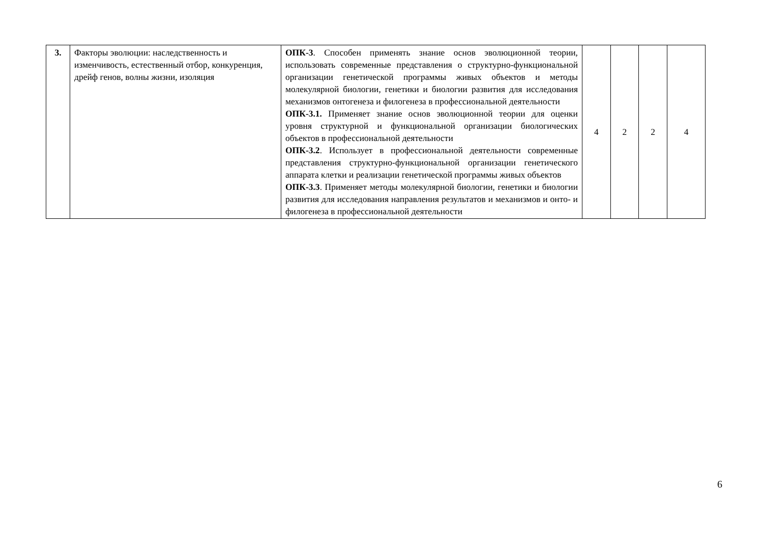| 3. | Факторы эволюции: наследственность и изменчивость, естественный отбор, конкуренция, дрейф генов, волны жизни, изоляция | ОПК-3 . Способен применять знание основ эволюционной теории, использовать современные представления о структурно-функциональной организации генетической программы живых объектов и методы молекулярной биологии, генетики и биологии развития для исследования механизмов онтогенеза и филогенеза в профессиональной деятельности ОПК-3.1. Применяет знание основ эволюционной теории для оценки уровня структурной и функциональной организации биологических объектов в профессиональной деятельности ОПК-3.2 . Использует в профессиональной деятельности современные представления структурно-функциональной организации генетического аппарата клетки и реализации генетической программы живых объектов ОПК-3.3 . Применяет методы молекулярной биологии, генетики и биологии развития для исследования направления результатов и механизмов и онто- и филогенеза в профессиональной деятельности | 4 | 2 | 2 | 4 |
6